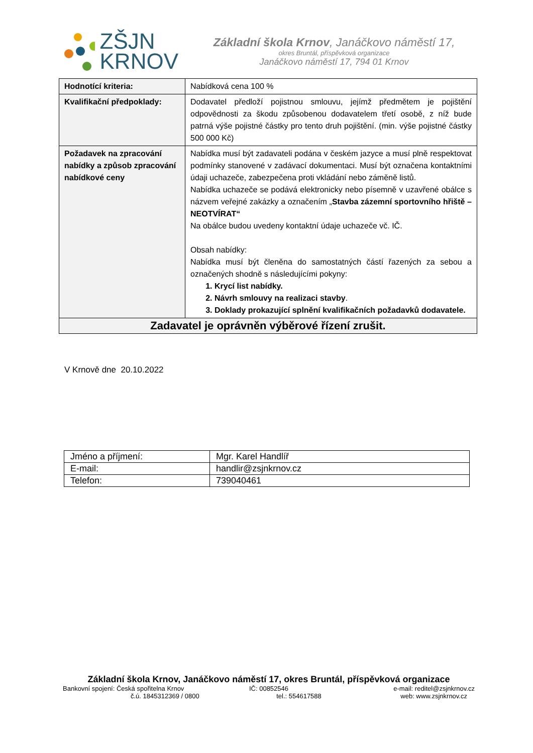ZŠJN
KRNOV
Základní škola Krnov, Janáčkovo náměstí 17,
okres Bruntál, příspěvková organizace
Janáčkovo náměstí 17, 794 01 Krnov
| Hodnotící kriteria: | Nabídková cena 100 % |
| Kvalifikační předpoklady: | Dodavatel předloží pojistnou smlouvu, jejímž předmětem je pojištění odpovědnosti za škodu způsobenou dodavatelem třetí osobě, z níž bude patrná výše pojistné částky pro tento druh pojištění. (min. výše pojistné částky 500 000 Kč) |
| Požadavek na zpracování nabídky a způsob zpracování nabídkové ceny | Nabídka musí být zadavateli podána v českém jazyce a musí plně respektovat podmínky stanovené v zadávací dokumentaci. Musí být označena kontaktními údaji uchazeče, zabezpečena proti vkládání nebo záměně listů. Nabídka uchazeče se podává elektronicky nebo písemně v uzavřené obálce s názvem veřejné zakázky a označením „ Stavba zázemní sportovního hřiště – NEOTVÍRAT“ Na obálce budou uvedeny kontaktní údaje uchazeče vč. IČ. Obsah nabídky: Nabídka musí být členěna do samostatných částí řazených za sebou a označených shodně s následujícími pokyny: 1. Krycí list nabídky. 2. Návrh smlouvy na realizaci stavby . 3. Doklady prokazující splnění kvalifikačních požadavků dodavatele. |
| Zadavatel je oprávněn výběrové řízení zrušit. | |
V Krnově dne 20.10.2022
| Jméno a příjmení: | Mgr. Karel Handlíř |
| E-mail: | handlir@zsjnkrnov.cz |
| Telefon: | 739040461 |
Základní škola Krnov, Janáčkovo náměstí 17, okres Bruntál, příspěvková organizace
Bankovní spojení: Česká spořitelna Krnov
IČ: 00852546 e-mail: reditel@zsjnkrnov.cz
č.ú. 1845312369 / 0800 tel.: 554617588 web: www.zsjnkrnov.cz